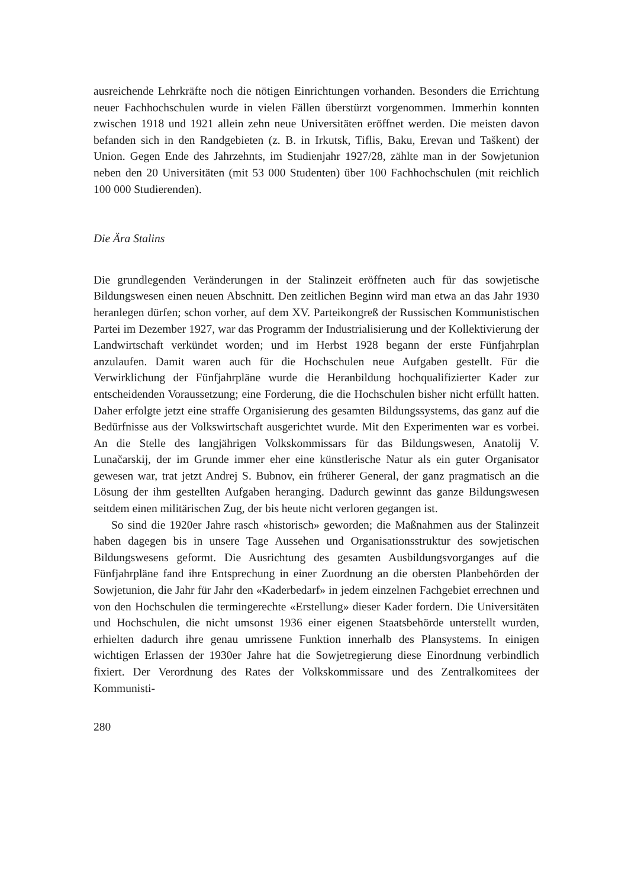ausreichende Lehrkräfte noch die nötigen Einrichtungen vorhanden. Besonders die Errichtung neuer Fachhochschulen wurde in vielen Fällen überstürzt vorgenommen. Immerhin konnten zwischen 1918 und 1921 allein zehn neue Universitäten eröffnet werden. Die meisten davon befanden sich in den Randgebieten (z. B. in Irkutsk, Tiflis, Baku, Erevan und Taškent) der Union. Gegen Ende des Jahrzehnts, im Studienjahr 1927/28, zählte man in der Sowjetunion neben den 20 Universitäten (mit 53 000 Studenten) über 100 Fachhochschulen (mit reichlich 100 000 Studierenden).
Die Ära Stalins
Die grundlegenden Veränderungen in der Stalinzeit eröffneten auch für das sowjetische Bildungswesen einen neuen Abschnitt. Den zeitlichen Beginn wird man etwa an das Jahr 1930 heranlegen dürfen; schon vorher, auf dem XV. Parteikongreß der Russischen Kommunistischen Partei im Dezember 1927, war das Programm der Industrialisierung und der Kollektivierung der Landwirtschaft verkündet worden; und im Herbst 1928 begann der erste Fünfjahrplan anzulaufen. Damit waren auch für die Hochschulen neue Aufgaben gestellt. Für die Verwirklichung der Fünfjahrpläne wurde die Heranbildung hochqualifizierter Kader zur entscheidenden Voraussetzung; eine Forderung, die die Hochschulen bisher nicht erfüllt hatten. Daher erfolgte jetzt eine straffe Organisierung des gesamten Bildungssystems, das ganz auf die Bedürfnisse aus der Volkswirtschaft ausgerichtet wurde. Mit den Experimenten war es vorbei. An die Stelle des langjährigen Volkskommissars für das Bildungswesen, Anatolij V. Lunačarskij, der im Grunde immer eher eine künstlerische Natur als ein guter Organisator gewesen war, trat jetzt Andrej S. Bubnov, ein früherer General, der ganz pragmatisch an die Lösung der ihm gestellten Aufgaben heranging. Dadurch gewinnt das ganze Bildungswesen seitdem einen militärischen Zug, der bis heute nicht verloren gegangen ist.
So sind die 1920er Jahre rasch «historisch» geworden; die Maßnahmen aus der Stalinzeit haben dagegen bis in unsere Tage Aussehen und Organisationsstruktur des sowjetischen Bildungswesens geformt. Die Ausrichtung des gesamten Ausbildungsvorganges auf die Fünfjahrpläne fand ihre Entsprechung in einer Zuordnung an die obersten Planbehörden der Sowjetunion, die Jahr für Jahr den «Kaderbedarf» in jedem einzelnen Fachgebiet errechnen und von den Hochschulen die termingerechte «Erstellung» dieser Kader fordern. Die Universitäten und Hochschulen, die nicht umsonst 1936 einer eigenen Staatsbehörde unterstellt wurden, erhielten dadurch ihre genau umrissene Funktion innerhalb des Plansystems. In einigen wichtigen Erlassen der 1930er Jahre hat die Sowjetregierung diese Einordnung verbindlich fixiert. Der Verordnung des Rates der Volkskommissare und des Zentralkomitees der Kommunisti-
280